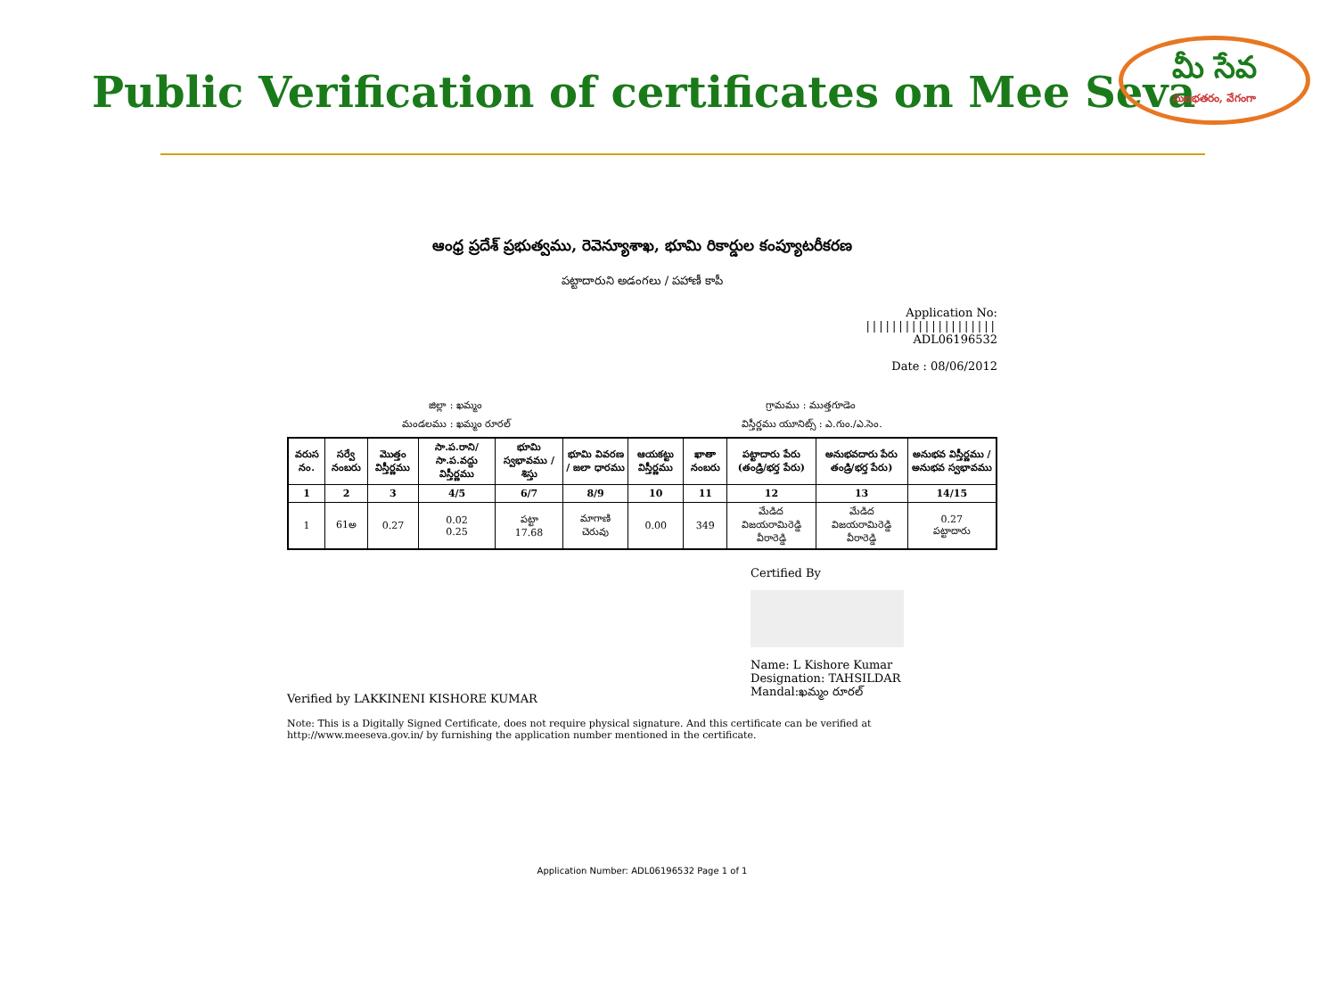Public Verification of certificates on Mee Seva
మీ సేవ
సులభతరం, వేగంగా
ఆంధ్ర ప్రదేశ్ ప్రభుత్వము, రెవెన్యూశాఖ, భూమి రికార్డుల కంప్యూటరీకరణ
పట్టాదారుని అడంగలు / పహాణీ కాపీ
Application No:
||||||||||||||||||||
ADL06196532
Date : 08/06/2012
జిల్లా : ఖమ్మం గ్రామము : ముత్తగూడెం
మండలము : ఖమ్మం రూరల్ విస్తీర్ణము యూనిట్స్ : ఎ.గుం./ఎ.సెం.
| వరుస నం. | సర్వే నంబరు | మొత్తం విస్తీర్ణము | సా.ప.రాని/ సా.ప.వద్దు విస్తీర్ణము | భూమి స్వభావము / శిస్తు | భూమి వివరణ / జలా ధారము | ఆయకట్టు విస్తీర్ణము | ఖాతా నంబరు | పట్టాదారు పేరు (తండ్రి/భర్త పేరు) | అనుభవదారు పేరు తండ్రి/భర్త పేరు) | అనుభవ విస్తీర్ణము / అనుభవ స్వభావము |
| --- | --- | --- | --- | --- | --- | --- | --- | --- | --- | --- |
| 1 | 2 | 3 | 4/5 | 6/7 | 8/9 | 10 | 11 | 12 | 13 | 14/15 |
| 1 | 61అ | 0.27 | 0.02 0.25 | పట్టా 17.68 | మాగాణి చెరువు | 0.00 | 349 | మేడిద విజయరామిరెడ్డి వీరారెడ్డి | మేడిద విజయరామిరెడ్డి వీరారెడ్డి | 0.27 పట్టాదారు |
Certified By
Name: L Kishore Kumar
Designation: TAHSILDAR
Mandal:ఖమ్మం రూరల్
Verified by LAKKINENI KISHORE KUMAR
Note: This is a Digitally Signed Certificate, does not require physical signature. And this certificate can be verified at http://www.meeseva.gov.in/ by furnishing the application number mentioned in the certificate.
Application Number: ADL06196532 Page 1 of 1